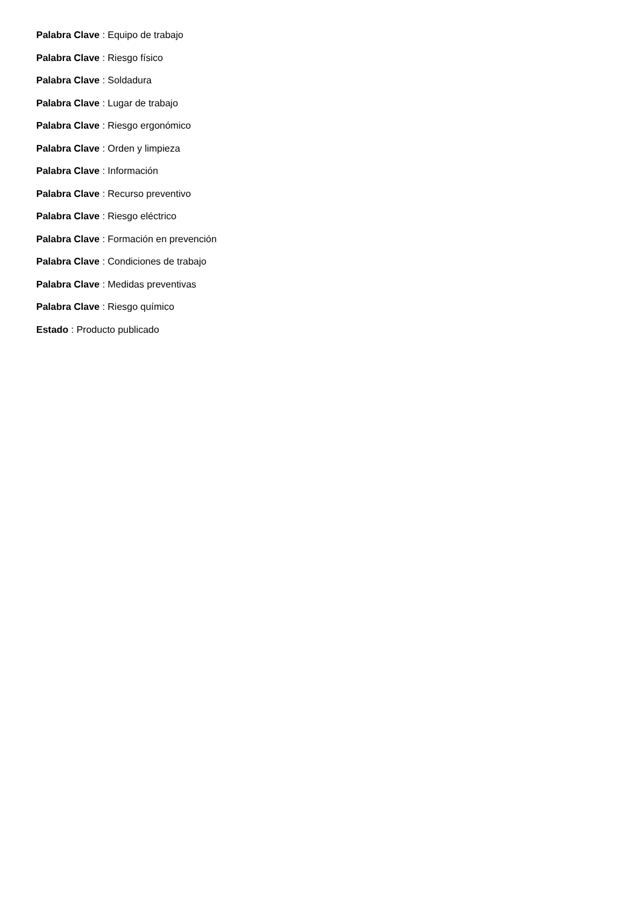Palabra Clave : Equipo de trabajo
Palabra Clave : Riesgo físico
Palabra Clave : Soldadura
Palabra Clave : Lugar de trabajo
Palabra Clave : Riesgo ergonómico
Palabra Clave : Orden y limpieza
Palabra Clave : Información
Palabra Clave : Recurso preventivo
Palabra Clave : Riesgo eléctrico
Palabra Clave : Formación en prevención
Palabra Clave : Condiciones de trabajo
Palabra Clave : Medidas preventivas
Palabra Clave : Riesgo químico
Estado : Producto publicado